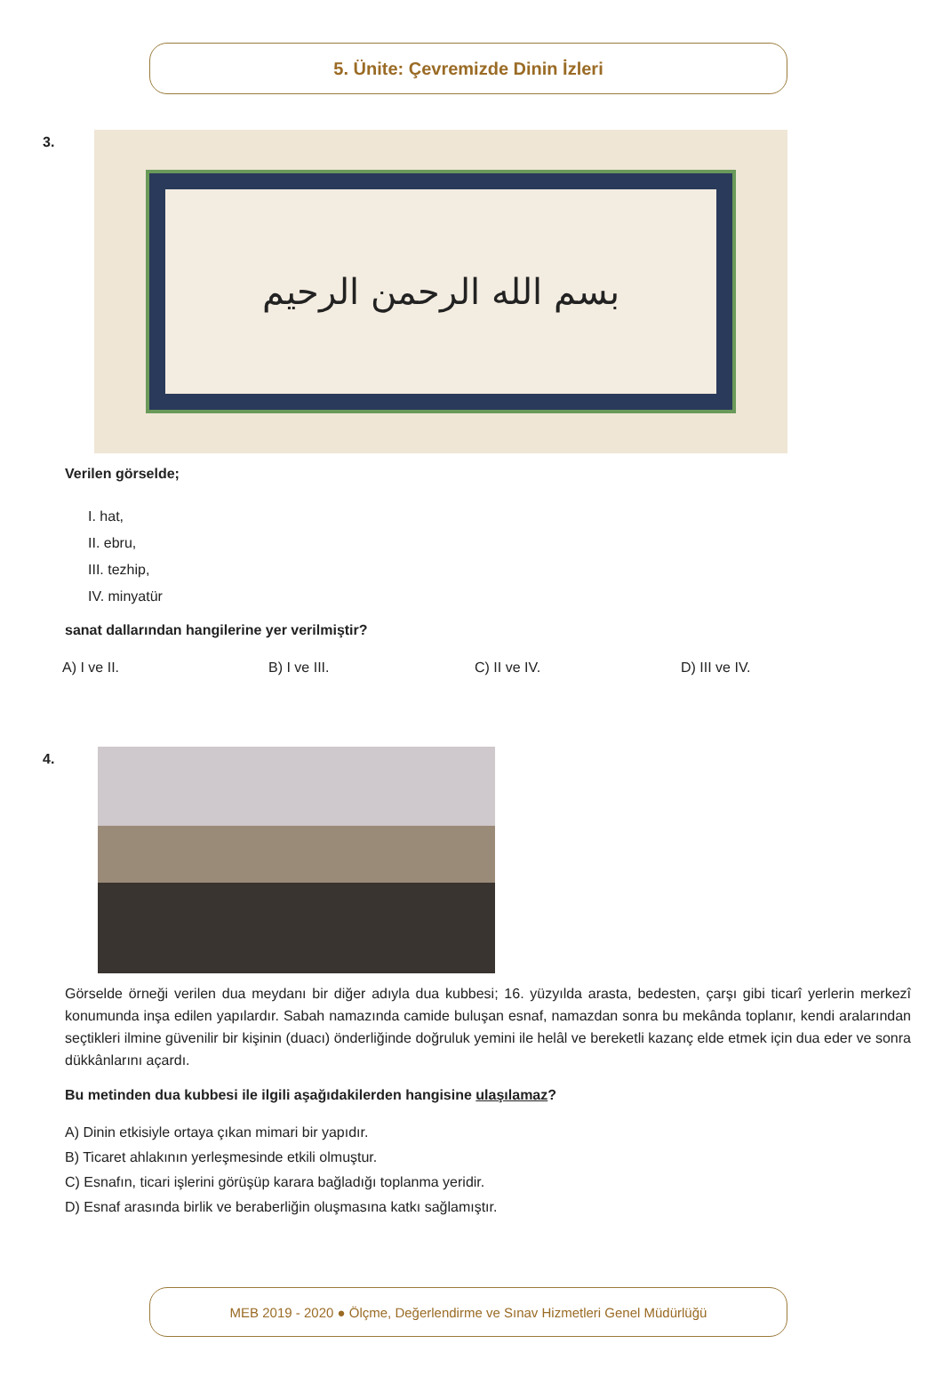5. Ünite: Çevremizde Dinin İzleri
3.
بسم الله الرحمن الرحيم
Verilen görselde;
I. hat,
II. ebru,
III. tezhip,
IV. minyatür
sanat dallarından hangilerine yer verilmiştir?
A) I ve II. B) I ve III. C) II ve IV. D) III ve IV.
4.
Görselde örneği verilen dua meydanı bir diğer adıyla dua kubbesi; 16. yüzyılda arasta, bedesten, çarşı gibi ticarî yerlerin merkezî konumunda inşa edilen yapılardır. Sabah namazında camide buluşan esnaf, namazdan sonra bu mekânda toplanır, kendi aralarından seçtikleri ilmine güvenilir bir kişinin (duacı) önderliğinde doğruluk yemini ile helâl ve bereketli kazanç elde etmek için dua eder ve sonra dükkânlarını açardı.
Bu metinden dua kubbesi ile ilgili aşağıdakilerden hangisine ulaşılamaz?
A) Dinin etkisiyle ortaya çıkan mimari bir yapıdır.
B) Ticaret ahlakının yerleşmesinde etkili olmuştur.
C) Esnafın, ticari işlerini görüşüp karara bağladığı toplanma yeridir.
D) Esnaf arasında birlik ve beraberliğin oluşmasına katkı sağlamıştır.
MEB 2019 - 2020 ● Ölçme, Değerlendirme ve Sınav Hizmetleri Genel Müdürlüğü